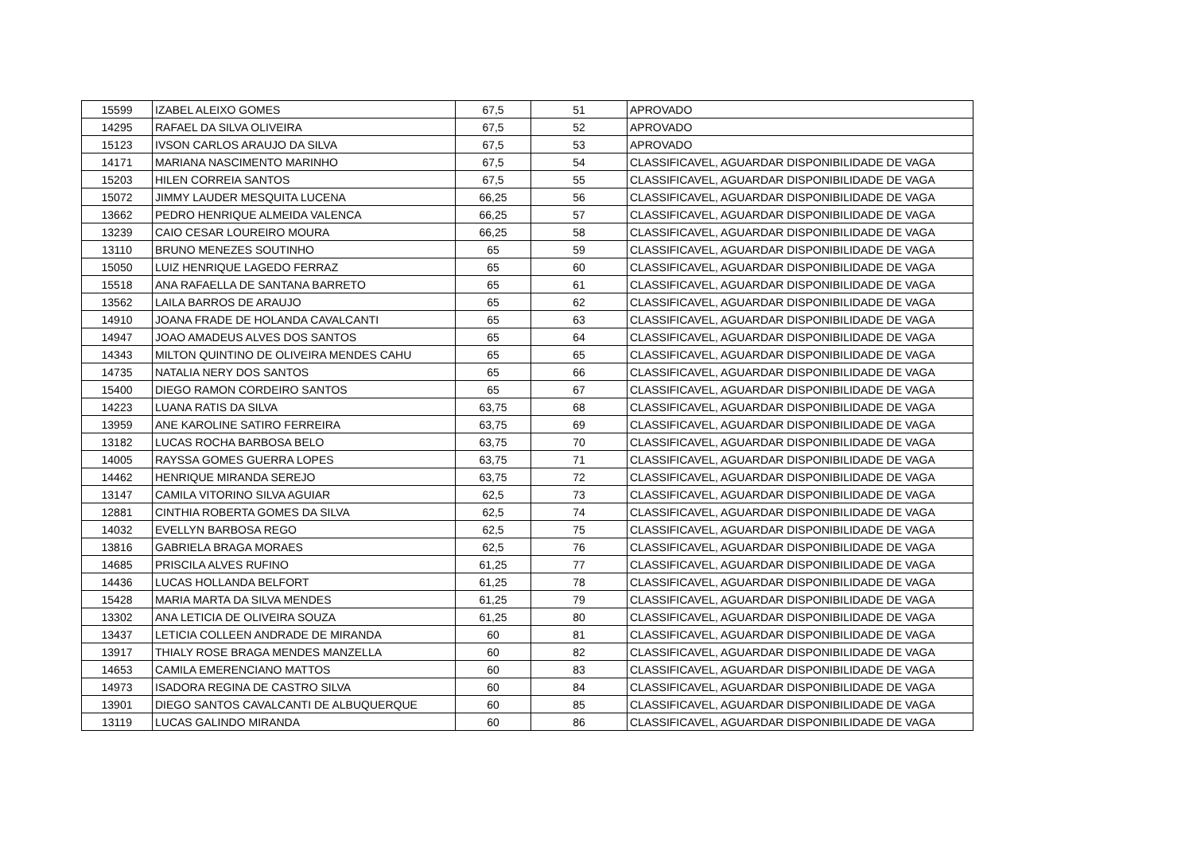| 15599 | IZABEL ALEIXO GOMES | 67,5 | 51 | APROVADO |
| 14295 | RAFAEL DA SILVA OLIVEIRA | 67,5 | 52 | APROVADO |
| 15123 | IVSON CARLOS ARAUJO DA SILVA | 67,5 | 53 | APROVADO |
| 14171 | MARIANA NASCIMENTO MARINHO | 67,5 | 54 | CLASSIFICAVEL, AGUARDAR DISPONIBILIDADE DE VAGA |
| 15203 | HILEN CORREIA SANTOS | 67,5 | 55 | CLASSIFICAVEL, AGUARDAR DISPONIBILIDADE DE VAGA |
| 15072 | JIMMY LAUDER MESQUITA LUCENA | 66,25 | 56 | CLASSIFICAVEL, AGUARDAR DISPONIBILIDADE DE VAGA |
| 13662 | PEDRO HENRIQUE ALMEIDA VALENCA | 66,25 | 57 | CLASSIFICAVEL, AGUARDAR DISPONIBILIDADE DE VAGA |
| 13239 | CAIO CESAR LOUREIRO MOURA | 66,25 | 58 | CLASSIFICAVEL, AGUARDAR DISPONIBILIDADE DE VAGA |
| 13110 | BRUNO MENEZES SOUTINHO | 65 | 59 | CLASSIFICAVEL, AGUARDAR DISPONIBILIDADE DE VAGA |
| 15050 | LUIZ HENRIQUE LAGEDO FERRAZ | 65 | 60 | CLASSIFICAVEL, AGUARDAR DISPONIBILIDADE DE VAGA |
| 15518 | ANA RAFAELLA DE SANTANA BARRETO | 65 | 61 | CLASSIFICAVEL, AGUARDAR DISPONIBILIDADE DE VAGA |
| 13562 | LAILA BARROS DE ARAUJO | 65 | 62 | CLASSIFICAVEL, AGUARDAR DISPONIBILIDADE DE VAGA |
| 14910 | JOANA FRADE DE HOLANDA CAVALCANTI | 65 | 63 | CLASSIFICAVEL, AGUARDAR DISPONIBILIDADE DE VAGA |
| 14947 | JOAO AMADEUS ALVES DOS SANTOS | 65 | 64 | CLASSIFICAVEL, AGUARDAR DISPONIBILIDADE DE VAGA |
| 14343 | MILTON QUINTINO DE OLIVEIRA MENDES CAHU | 65 | 65 | CLASSIFICAVEL, AGUARDAR DISPONIBILIDADE DE VAGA |
| 14735 | NATALIA NERY DOS SANTOS | 65 | 66 | CLASSIFICAVEL, AGUARDAR DISPONIBILIDADE DE VAGA |
| 15400 | DIEGO RAMON CORDEIRO SANTOS | 65 | 67 | CLASSIFICAVEL, AGUARDAR DISPONIBILIDADE DE VAGA |
| 14223 | LUANA RATIS DA SILVA | 63,75 | 68 | CLASSIFICAVEL, AGUARDAR DISPONIBILIDADE DE VAGA |
| 13959 | ANE KAROLINE SATIRO FERREIRA | 63,75 | 69 | CLASSIFICAVEL, AGUARDAR DISPONIBILIDADE DE VAGA |
| 13182 | LUCAS ROCHA BARBOSA BELO | 63,75 | 70 | CLASSIFICAVEL, AGUARDAR DISPONIBILIDADE DE VAGA |
| 14005 | RAYSSA GOMES GUERRA LOPES | 63,75 | 71 | CLASSIFICAVEL, AGUARDAR DISPONIBILIDADE DE VAGA |
| 14462 | HENRIQUE MIRANDA SEREJO | 63,75 | 72 | CLASSIFICAVEL, AGUARDAR DISPONIBILIDADE DE VAGA |
| 13147 | CAMILA VITORINO SILVA AGUIAR | 62,5 | 73 | CLASSIFICAVEL, AGUARDAR DISPONIBILIDADE DE VAGA |
| 12881 | CINTHIA ROBERTA GOMES DA SILVA | 62,5 | 74 | CLASSIFICAVEL, AGUARDAR DISPONIBILIDADE DE VAGA |
| 14032 | EVELLYN BARBOSA REGO | 62,5 | 75 | CLASSIFICAVEL, AGUARDAR DISPONIBILIDADE DE VAGA |
| 13816 | GABRIELA BRAGA MORAES | 62,5 | 76 | CLASSIFICAVEL, AGUARDAR DISPONIBILIDADE DE VAGA |
| 14685 | PRISCILA ALVES RUFINO | 61,25 | 77 | CLASSIFICAVEL, AGUARDAR DISPONIBILIDADE DE VAGA |
| 14436 | LUCAS HOLLANDA BELFORT | 61,25 | 78 | CLASSIFICAVEL, AGUARDAR DISPONIBILIDADE DE VAGA |
| 15428 | MARIA MARTA DA SILVA MENDES | 61,25 | 79 | CLASSIFICAVEL, AGUARDAR DISPONIBILIDADE DE VAGA |
| 13302 | ANA LETICIA DE OLIVEIRA SOUZA | 61,25 | 80 | CLASSIFICAVEL, AGUARDAR DISPONIBILIDADE DE VAGA |
| 13437 | LETICIA COLLEEN ANDRADE DE MIRANDA | 60 | 81 | CLASSIFICAVEL, AGUARDAR DISPONIBILIDADE DE VAGA |
| 13917 | THIALY ROSE BRAGA MENDES MANZELLA | 60 | 82 | CLASSIFICAVEL, AGUARDAR DISPONIBILIDADE DE VAGA |
| 14653 | CAMILA EMERENCIANO MATTOS | 60 | 83 | CLASSIFICAVEL, AGUARDAR DISPONIBILIDADE DE VAGA |
| 14973 | ISADORA REGINA DE CASTRO SILVA | 60 | 84 | CLASSIFICAVEL, AGUARDAR DISPONIBILIDADE DE VAGA |
| 13901 | DIEGO SANTOS CAVALCANTI DE ALBUQUERQUE | 60 | 85 | CLASSIFICAVEL, AGUARDAR DISPONIBILIDADE DE VAGA |
| 13119 | LUCAS GALINDO MIRANDA | 60 | 86 | CLASSIFICAVEL, AGUARDAR DISPONIBILIDADE DE VAGA |